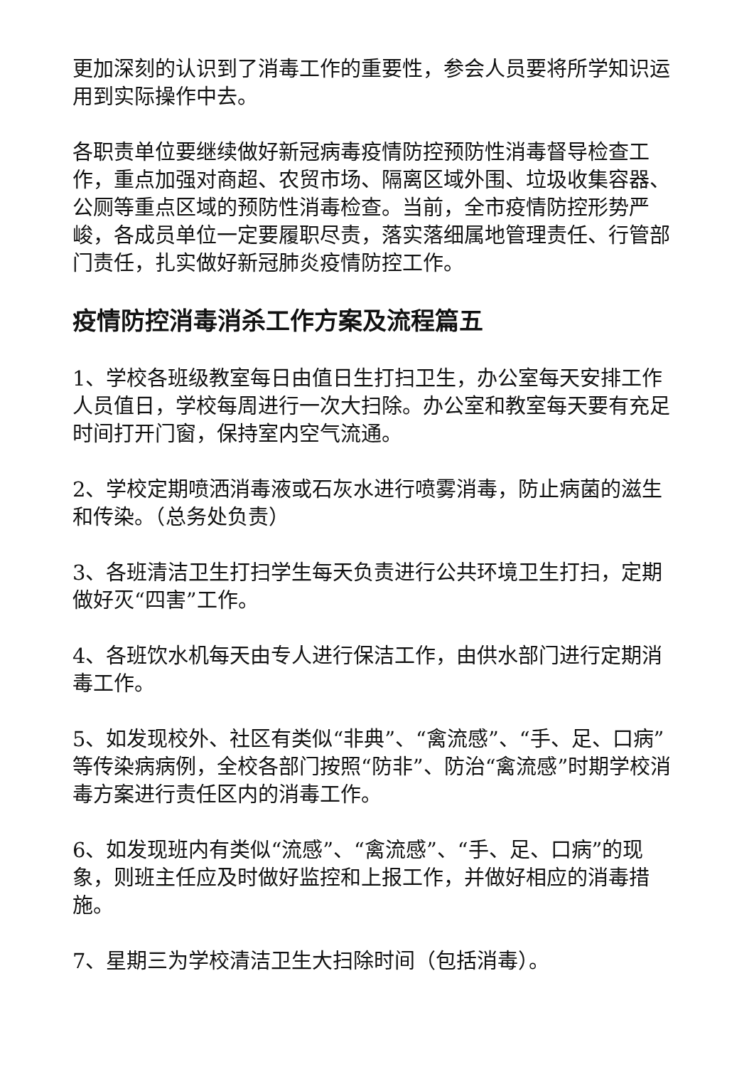更加深刻的认识到了消毒工作的重要性，参会人员要将所学知识运用到实际操作中去。
各职责单位要继续做好新冠病毒疫情防控预防性消毒督导检查工作，重点加强对商超、农贸市场、隔离区域外围、垃圾收集容器、公厕等重点区域的预防性消毒检查。当前，全市疫情防控形势严峻，各成员单位一定要履职尽责，落实落细属地管理责任、行管部门责任，扎实做好新冠肺炎疫情防控工作。
疫情防控消毒消杀工作方案及流程篇五
1、学校各班级教室每日由值日生打扫卫生，办公室每天安排工作人员值日，学校每周进行一次大扫除。办公室和教室每天要有充足时间打开门窗，保持室内空气流通。
2、学校定期喷洒消毒液或石灰水进行喷雾消毒，防止病菌的滋生和传染。（总务处负责）
3、各班清洁卫生打扫学生每天负责进行公共环境卫生打扫，定期做好灭“四害”工作。
4、各班饮水机每天由专人进行保洁工作，由供水部门进行定期消毒工作。
5、如发现校外、社区有类似“非典”、“禽流感”、“手、足、口病”等传染病病例，全校各部门按照“防非”、防治“禽流感”时期学校消毒方案进行责任区内的消毒工作。
6、如发现班内有类似“流感”、“禽流感”、“手、足、口病”的现象，则班主任应及时做好监控和上报工作，并做好相应的消毒措施。
7、星期三为学校清洁卫生大扫除时间（包括消毒）。